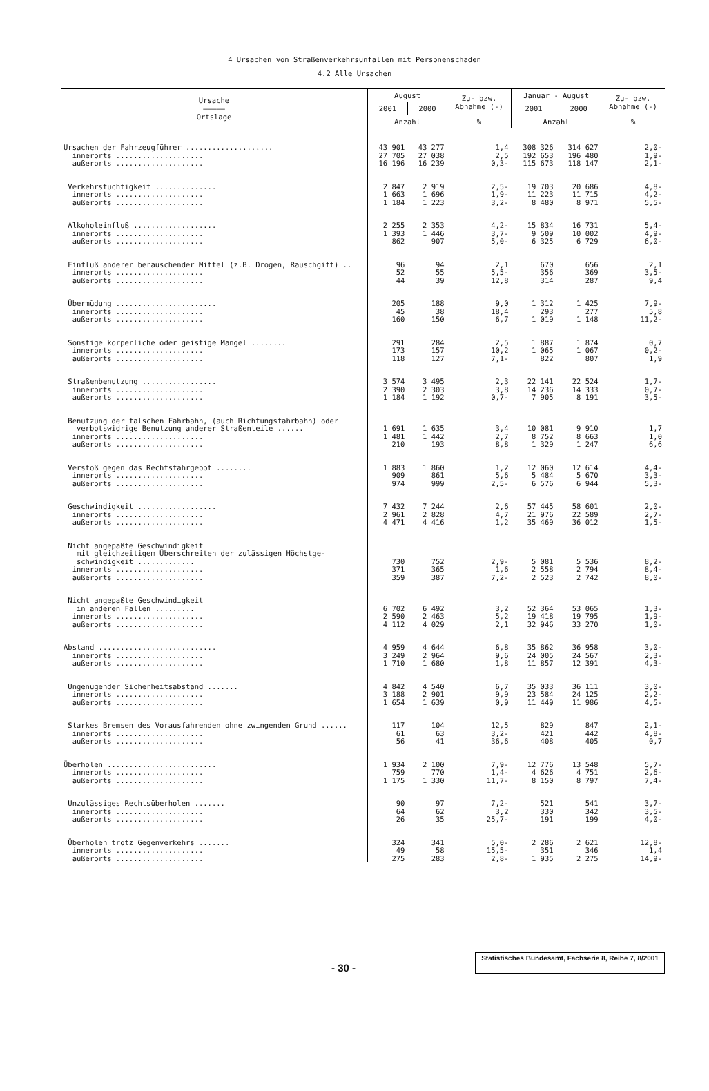4 Ursachen von Straßenverkehrsunfällen mit Personenschaden
4.2 Alle Ursachen
| Ursache ――――― Ortslage | August | | Zu- bzw. Abnahme (-) | Januar - August | | Zu- bzw. Abnahme (-) |
| --- | --- | --- | --- | --- | --- | --- |
| | 2001 | 2000 | | 2001 | 2000 | |
| | Anzahl | | % | Anzahl | | % |
| Ursachen der Fahrzeugführer .................... innerorts .................... außerorts .................... | 43 901 27 705 16 196 | 43 277 27 038 16 239 | 1,4 2,5 0,3- | 308 326 192 653 115 673 | 314 627 196 480 118 147 | 2,0- 1,9- 2,1- |
| Verkehrstüchtigkeit .............. innerorts .................... außerorts .................... | 2 847 1 663 1 184 | 2 919 1 696 1 223 | 2,5- 1,9- 3,2- | 19 703 11 223 8 480 | 20 686 11 715 8 971 | 4,8- 4,2- 5,5- |
| Alkoholeinfluß ................... innerorts .................... außerorts .................... | 2 255 1 393 862 | 2 353 1 446 907 | 4,2- 3,7- 5,0- | 15 834 9 509 6 325 | 16 731 10 002 6 729 | 5,4- 4,9- 6,0- |
| Einfluß anderer berauschender Mittel (z.B. Drogen, Rauschgift) .. innerorts .................... außerorts .................... | 96 52 44 | 94 55 39 | 2,1 5,5- 12,8 | 670 356 314 | 656 369 287 | 2,1 3,5- 9,4 |
| Übermüdung ....................... innerorts .................... außerorts .................... | 205 45 160 | 188 38 150 | 9,0 18,4 6,7 | 1 312 293 1 019 | 1 425 277 1 148 | 7,9- 5,8 11,2- |
| Sonstige körperliche oder geistige Mängel ........ innerorts .................... außerorts .................... | 291 173 118 | 284 157 127 | 2,5 10,2 7,1- | 1 887 1 065 822 | 1 874 1 067 807 | 0,7 0,2- 1,9 |
| Straßenbenutzung ................. innerorts .................... außerorts .................... | 3 574 2 390 1 184 | 3 495 2 303 1 192 | 2,3 3,8 0,7- | 22 141 14 236 7 905 | 22 524 14 333 8 191 | 1,7- 0,7- 3,5- |
| Benutzung der falschen Fahrbahn, (auch Richtungsfahrbahn) oder verbotswidrige Benutzung anderer Straßenteile ...... innerorts .................... außerorts .................... | 1 691 1 481 210 | 1 635 1 442 193 | 3,4 2,7 8,8 | 10 081 8 752 1 329 | 9 910 8 663 1 247 | 1,7 1,0 6,6 |
| Verstoß gegen das Rechtsfahrgebot ........ innerorts .................... außerorts .................... | 1 883 909 974 | 1 860 861 999 | 1,2 5,6 2,5- | 12 060 5 484 6 576 | 12 614 5 670 6 944 | 4,4- 3,3- 5,3- |
| Geschwindigkeit .................. innerorts .................... außerorts .................... | 7 432 2 961 4 471 | 7 244 2 828 4 416 | 2,6 4,7 1,2 | 57 445 21 976 35 469 | 58 601 22 589 36 012 | 2,0- 2,7- 1,5- |
| Nicht angepaßte Geschwindigkeit mit gleichzeitigem Überschreiten der zulässigen Höchstge- schwindigkeit ............. innerorts .................... außerorts .................... | 730 371 359 | 752 365 387 | 2,9- 1,6 7,2- | 5 081 2 558 2 523 | 5 536 2 794 2 742 | 8,2- 8,4- 8,0- |
| Nicht angepaßte Geschwindigkeit in anderen Fällen ......... innerorts .................... außerorts .................... | 6 702 2 590 4 112 | 6 492 2 463 4 029 | 3,2 5,2 2,1 | 52 364 19 418 32 946 | 53 065 19 795 33 270 | 1,3- 1,9- 1,0- |
| Abstand ........................... innerorts .................... außerorts .................... | 4 959 3 249 1 710 | 4 644 2 964 1 680 | 6,8 9,6 1,8 | 35 862 24 005 11 857 | 36 958 24 567 12 391 | 3,0- 2,3- 4,3- |
| Ungenügender Sicherheitsabstand ....... innerorts .................... außerorts .................... | 4 842 3 188 1 654 | 4 540 2 901 1 639 | 6,7 9,9 0,9 | 35 033 23 584 11 449 | 36 111 24 125 11 986 | 3,0- 2,2- 4,5- |
| Starkes Bremsen des Vorausfahrenden ohne zwingenden Grund ...... innerorts .................... außerorts .................... | 117 61 56 | 104 63 41 | 12,5 3,2- 36,6 | 829 421 408 | 847 442 405 | 2,1- 4,8- 0,7 |
| Überholen ......................... innerorts .................... außerorts .................... | 1 934 759 1 175 | 2 100 770 1 330 | 7,9- 1,4- 11,7- | 12 776 4 626 8 150 | 13 548 4 751 8 797 | 5,7- 2,6- 7,4- |
| Unzulässiges Rechtsüberholen ....... innerorts .................... außerorts .................... | 90 64 26 | 97 62 35 | 7,2- 3,2 25,7- | 521 330 191 | 541 342 199 | 3,7- 3,5- 4,0- |
| Überholen trotz Gegenverkehrs ....... innerorts .................... außerorts .................... | 324 49 275 | 341 58 283 | 5,0- 15,5- 2,8- | 2 286 351 1 935 | 2 621 346 2 275 | 12,8- 1,4 14,9- |
- 30 - Statistisches Bundesamt, Fachserie 8, Reihe 7, 8/2001